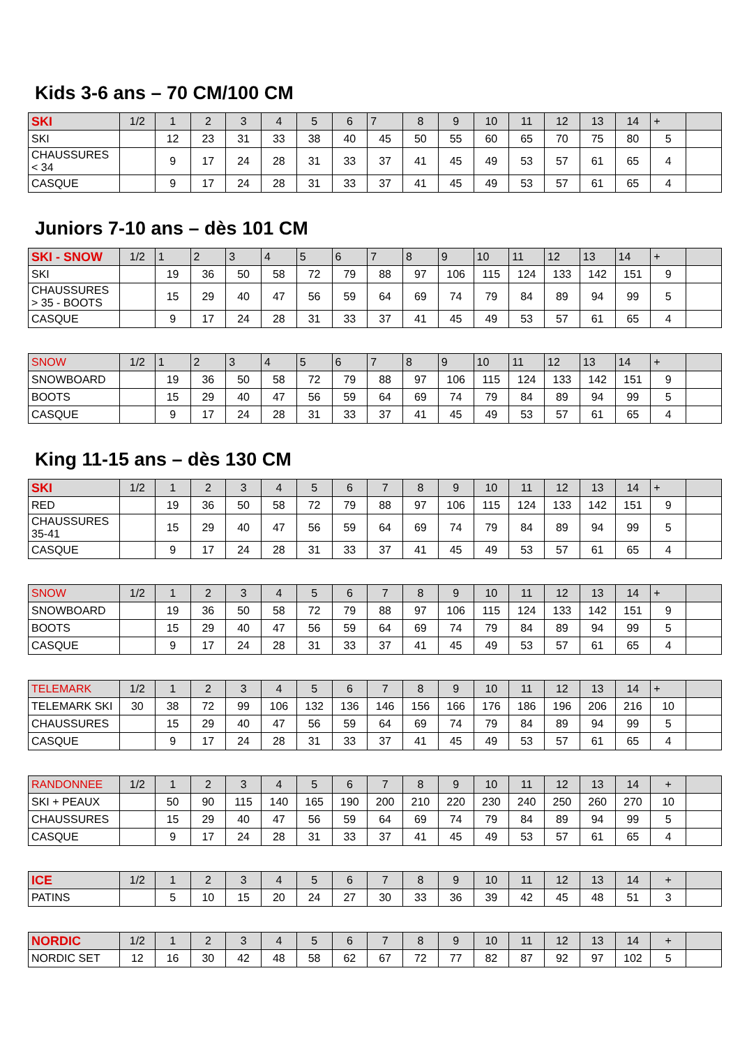Kids 3-6 ans – 70 CM/100 CM
| SKI | 1/2 | 1 | 2 | 3 | 4 | 5 | 6 | 7 | 8 | 9 | 10 | 11 | 12 | 13 | 14 | + | |
| --- | --- | --- | --- | --- | --- | --- | --- | --- | --- | --- | --- | --- | --- | --- | --- | --- | --- |
| SKI | | 12 | 23 | 31 | 33 | 38 | 40 | 45 | 50 | 55 | 60 | 65 | 70 | 75 | 80 | 5 | |
| CHAUSSURES < 34 | | 9 | 17 | 24 | 28 | 31 | 33 | 37 | 41 | 45 | 49 | 53 | 57 | 61 | 65 | 4 | |
| CASQUE | | 9 | 17 | 24 | 28 | 31 | 33 | 37 | 41 | 45 | 49 | 53 | 57 | 61 | 65 | 4 | |
Juniors 7-10 ans – dès 101 CM
| SKI - SNOW | 1/2 | 1 | 2 | 3 | 4 | 5 | 6 | 7 | 8 | 9 | 10 | 11 | 12 | 13 | 14 | + | |
| --- | --- | --- | --- | --- | --- | --- | --- | --- | --- | --- | --- | --- | --- | --- | --- | --- | --- |
| SKI | | 19 | 36 | 50 | 58 | 72 | 79 | 88 | 97 | 106 | 115 | 124 | 133 | 142 | 151 | 9 | |
| CHAUSSURES > 35 - BOOTS | | 15 | 29 | 40 | 47 | 56 | 59 | 64 | 69 | 74 | 79 | 84 | 89 | 94 | 99 | 5 | |
| CASQUE | | 9 | 17 | 24 | 28 | 31 | 33 | 37 | 41 | 45 | 49 | 53 | 57 | 61 | 65 | 4 | |
| SNOW | 1/2 | 1 | 2 | 3 | 4 | 5 | 6 | 7 | 8 | 9 | 10 | 11 | 12 | 13 | 14 | + | |
| --- | --- | --- | --- | --- | --- | --- | --- | --- | --- | --- | --- | --- | --- | --- | --- | --- | --- |
| SNOWBOARD | | 19 | 36 | 50 | 58 | 72 | 79 | 88 | 97 | 106 | 115 | 124 | 133 | 142 | 151 | 9 | |
| BOOTS | | 15 | 29 | 40 | 47 | 56 | 59 | 64 | 69 | 74 | 79 | 84 | 89 | 94 | 99 | 5 | |
| CASQUE | | 9 | 17 | 24 | 28 | 31 | 33 | 37 | 41 | 45 | 49 | 53 | 57 | 61 | 65 | 4 | |
King 11-15 ans – dès 130 CM
| SKI | 1/2 | 1 | 2 | 3 | 4 | 5 | 6 | 7 | 8 | 9 | 10 | 11 | 12 | 13 | 14 | + | |
| --- | --- | --- | --- | --- | --- | --- | --- | --- | --- | --- | --- | --- | --- | --- | --- | --- | --- |
| RED | | 19 | 36 | 50 | 58 | 72 | 79 | 88 | 97 | 106 | 115 | 124 | 133 | 142 | 151 | 9 | |
| CHAUSSURES 35-41 | | 15 | 29 | 40 | 47 | 56 | 59 | 64 | 69 | 74 | 79 | 84 | 89 | 94 | 99 | 5 | |
| CASQUE | | 9 | 17 | 24 | 28 | 31 | 33 | 37 | 41 | 45 | 49 | 53 | 57 | 61 | 65 | 4 | |
| SNOW | 1/2 | 1 | 2 | 3 | 4 | 5 | 6 | 7 | 8 | 9 | 10 | 11 | 12 | 13 | 14 | + | |
| --- | --- | --- | --- | --- | --- | --- | --- | --- | --- | --- | --- | --- | --- | --- | --- | --- | --- |
| SNOWBOARD | | 19 | 36 | 50 | 58 | 72 | 79 | 88 | 97 | 106 | 115 | 124 | 133 | 142 | 151 | 9 | |
| BOOTS | | 15 | 29 | 40 | 47 | 56 | 59 | 64 | 69 | 74 | 79 | 84 | 89 | 94 | 99 | 5 | |
| CASQUE | | 9 | 17 | 24 | 28 | 31 | 33 | 37 | 41 | 45 | 49 | 53 | 57 | 61 | 65 | 4 | |
| TELEMARK | 1/2 | 1 | 2 | 3 | 4 | 5 | 6 | 7 | 8 | 9 | 10 | 11 | 12 | 13 | 14 | + | |
| --- | --- | --- | --- | --- | --- | --- | --- | --- | --- | --- | --- | --- | --- | --- | --- | --- | --- |
| TELEMARK SKI | 30 | 38 | 72 | 99 | 106 | 132 | 136 | 146 | 156 | 166 | 176 | 186 | 196 | 206 | 216 | 10 | |
| CHAUSSURES | | 15 | 29 | 40 | 47 | 56 | 59 | 64 | 69 | 74 | 79 | 84 | 89 | 94 | 99 | 5 | |
| CASQUE | | 9 | 17 | 24 | 28 | 31 | 33 | 37 | 41 | 45 | 49 | 53 | 57 | 61 | 65 | 4 | |
| RANDONNEE | 1/2 | 1 | 2 | 3 | 4 | 5 | 6 | 7 | 8 | 9 | 10 | 11 | 12 | 13 | 14 | + | |
| --- | --- | --- | --- | --- | --- | --- | --- | --- | --- | --- | --- | --- | --- | --- | --- | --- | --- |
| SKI + PEAUX | | 50 | 90 | 115 | 140 | 165 | 190 | 200 | 210 | 220 | 230 | 240 | 250 | 260 | 270 | 10 | |
| CHAUSSURES | | 15 | 29 | 40 | 47 | 56 | 59 | 64 | 69 | 74 | 79 | 84 | 89 | 94 | 99 | 5 | |
| CASQUE | | 9 | 17 | 24 | 28 | 31 | 33 | 37 | 41 | 45 | 49 | 53 | 57 | 61 | 65 | 4 | |
| ICE | 1/2 | 1 | 2 | 3 | 4 | 5 | 6 | 7 | 8 | 9 | 10 | 11 | 12 | 13 | 14 | + | |
| --- | --- | --- | --- | --- | --- | --- | --- | --- | --- | --- | --- | --- | --- | --- | --- | --- | --- |
| PATINS | | 5 | 10 | 15 | 20 | 24 | 27 | 30 | 33 | 36 | 39 | 42 | 45 | 48 | 51 | 3 | |
| NORDIC | 1/2 | 1 | 2 | 3 | 4 | 5 | 6 | 7 | 8 | 9 | 10 | 11 | 12 | 13 | 14 | + | |
| --- | --- | --- | --- | --- | --- | --- | --- | --- | --- | --- | --- | --- | --- | --- | --- | --- | --- |
| NORDIC SET | 12 | 16 | 30 | 42 | 48 | 58 | 62 | 67 | 72 | 77 | 82 | 87 | 92 | 97 | 102 | 5 | |